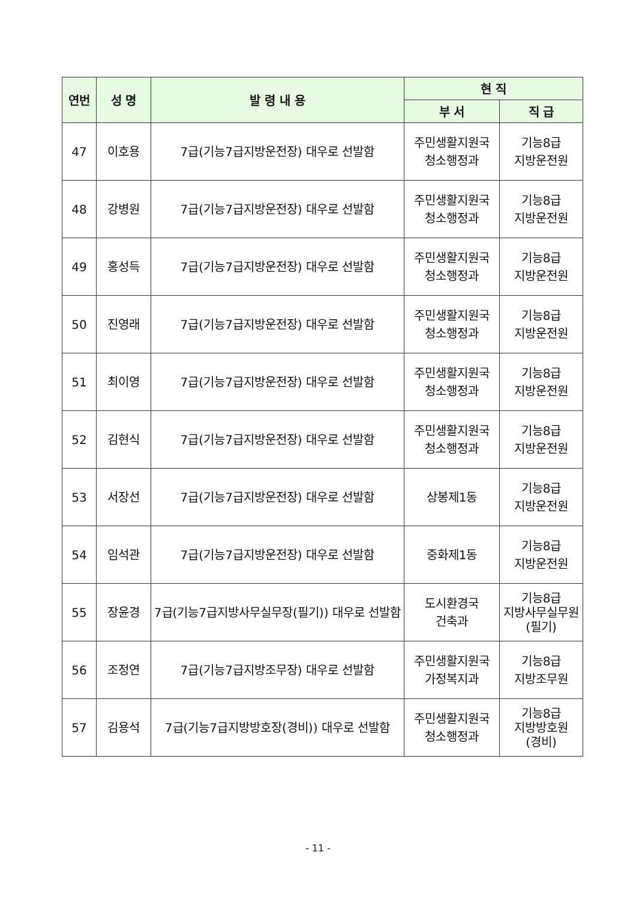| 연번 | 성 명 | 발 령 내 용 | 현 직 | |
| --- | --- | --- | --- | --- |
| | | | 부 서 | 직 급 |
| 47 | 이호용 | 7급(기능7급지방운전장) 대우로 선발함 | 주민생활지원국 청소행정과 | 기능8급 지방운전원 |
| 48 | 강병원 | 7급(기능7급지방운전장) 대우로 선발함 | 주민생활지원국 청소행정과 | 기능8급 지방운전원 |
| 49 | 홍성득 | 7급(기능7급지방운전장) 대우로 선발함 | 주민생활지원국 청소행정과 | 기능8급 지방운전원 |
| 50 | 진영래 | 7급(기능7급지방운전장) 대우로 선발함 | 주민생활지원국 청소행정과 | 기능8급 지방운전원 |
| 51 | 최이영 | 7급(기능7급지방운전장) 대우로 선발함 | 주민생활지원국 청소행정과 | 기능8급 지방운전원 |
| 52 | 김현식 | 7급(기능7급지방운전장) 대우로 선발함 | 주민생활지원국 청소행정과 | 기능8급 지방운전원 |
| 53 | 서장선 | 7급(기능7급지방운전장) 대우로 선발함 | 상봉제1동 | 기능8급 지방운전원 |
| 54 | 임석관 | 7급(기능7급지방운전장) 대우로 선발함 | 중화제1동 | 기능8급 지방운전원 |
| 55 | 장윤경 | 7급(기능7급지방사무실무장(필기)) 대우로 선발함 | 도시환경국 건축과 | 기능8급 지방사무실무원 (필기) |
| 56 | 조정연 | 7급(기능7급지방조무장) 대우로 선발함 | 주민생활지원국 가정복지과 | 기능8급 지방조무원 |
| 57 | 김용석 | 7급(기능7급지방방호장(경비)) 대우로 선발함 | 주민생활지원국 청소행정과 | 기능8급 지방방호원 (경비) |
- 11 -